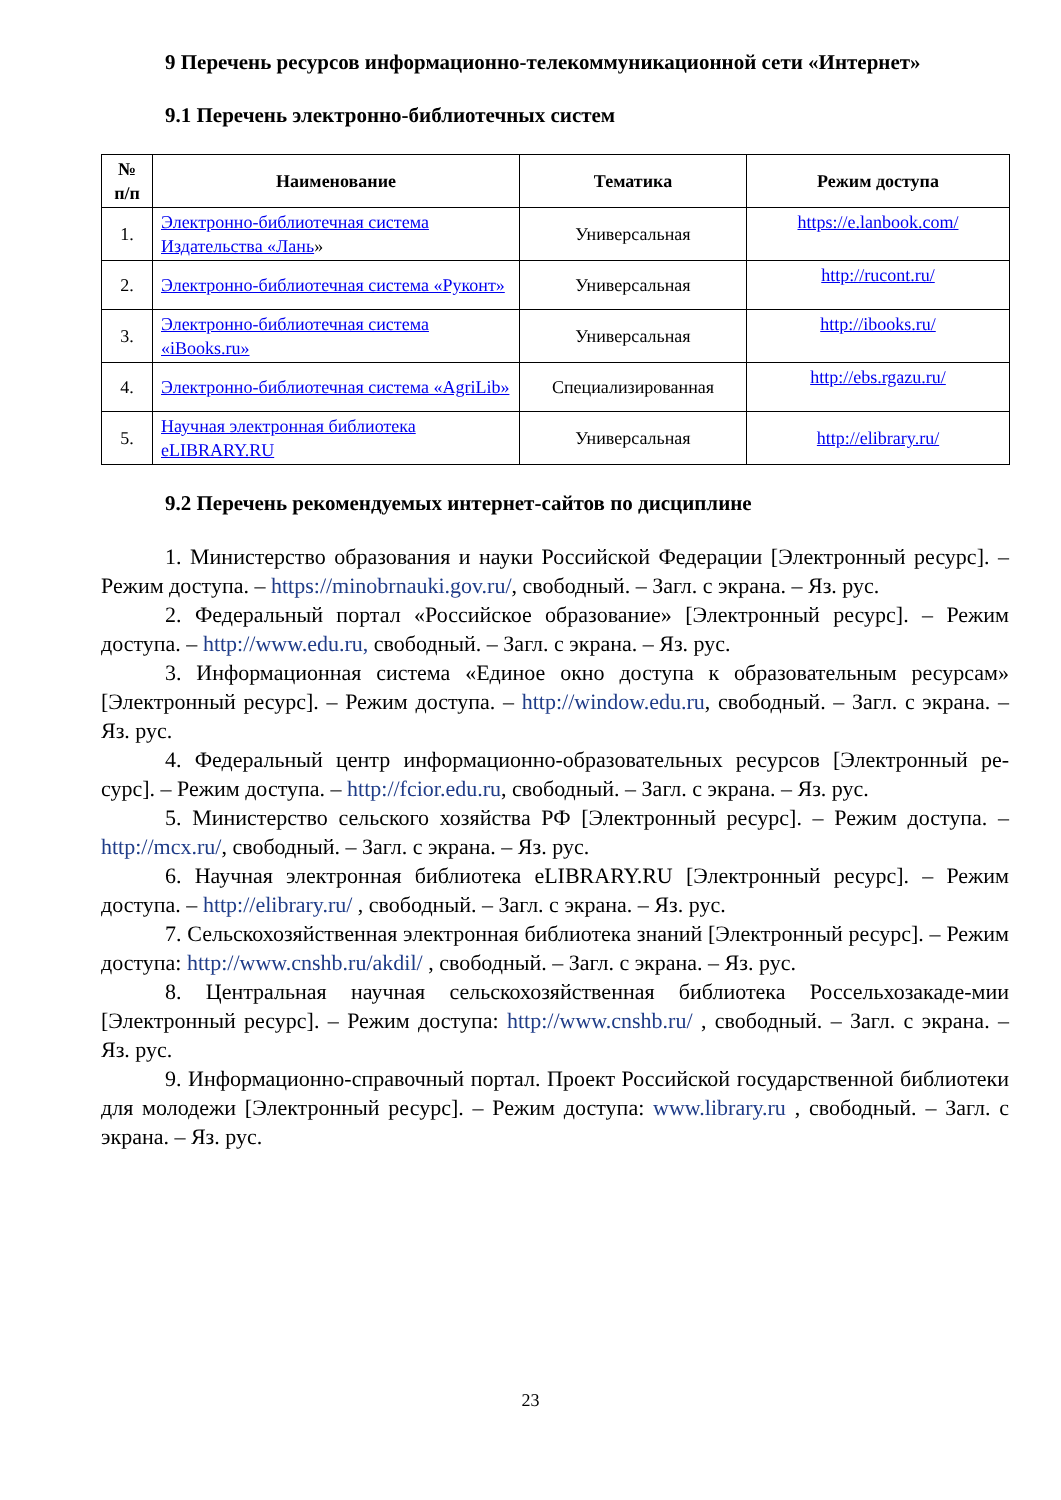9 Перечень ресурсов информационно-телекоммуникационной сети «Интернет»
9.1 Перечень электронно-библиотечных систем
| № п/п | Наименование | Тематика | Режим доступа |
| --- | --- | --- | --- |
| 1. | Электронно-библиотечная система Издательства «Лань » | Универсальная | https://e.lanbook.com/ |
| 2. | Электронно-библиотечная система «Руконт» | Универсальная | http://rucont.ru/ |
| 3. | Электронно-библиотечная система «iBooks.ru» | Универсальная | http://ibooks.ru/ |
| 4. | Электронно-библиотечная система «AgriLib» | Специализированная | http://ebs.rgazu.ru/ |
| 5. | Научная электронная библиотека eLIBRARY.RU | Универсальная | http://elibrary.ru/ |
9.2 Перечень рекомендуемых интернет-сайтов по дисциплине
1. Министерство образования и науки Российской Федерации [Электронный ресурс]. – Режим доступа. – https://minobrnauki.gov.ru/, свободный. – Загл. с экрана. – Яз. рус.
2. Федеральный портал «Российское образование» [Электронный ресурс]. – Режим доступа. – http://www.edu.ru, свободный. – Загл. с экрана. – Яз. рус.
3. Информационная система «Единое окно доступа к образовательным ресурсам» [Электронный ресурс]. – Режим доступа. – http://window.edu.ru, свободный. – Загл. с экрана. – Яз. рус.
4. Федеральный центр информационно-образовательных ресурсов [Электронный ре-сурс]. – Режим доступа. – http://fcior.edu.ru, свободный. – Загл. с экрана. – Яз. рус.
5. Министерство сельского хозяйства РФ [Электронный ресурс]. – Режим доступа. – http://mcx.ru/, свободный. – Загл. с экрана. – Яз. рус.
6. Научная электронная библиотека eLIBRARY.RU [Электронный ресурс]. – Режим доступа. – http://elibrary.ru/ , свободный. – Загл. с экрана. – Яз. рус.
7. Сельскохозяйственная электронная библиотека знаний [Электронный ресурс]. – Режим доступа: http://www.cnshb.ru/akdil/ , свободный. – Загл. с экрана. – Яз. рус.
8. Центральная научная сельскохозяйственная библиотека Россельхозакаде-мии [Электронный ресурс]. – Режим доступа: http://www.cnshb.ru/ , свободный. – Загл. с экрана. – Яз. рус.
9. Информационно-справочный портал. Проект Российской государственной библиотеки для молодежи [Электронный ресурс]. – Режим доступа: www.library.ru , свободный. – Загл. с экрана. – Яз. рус.
23